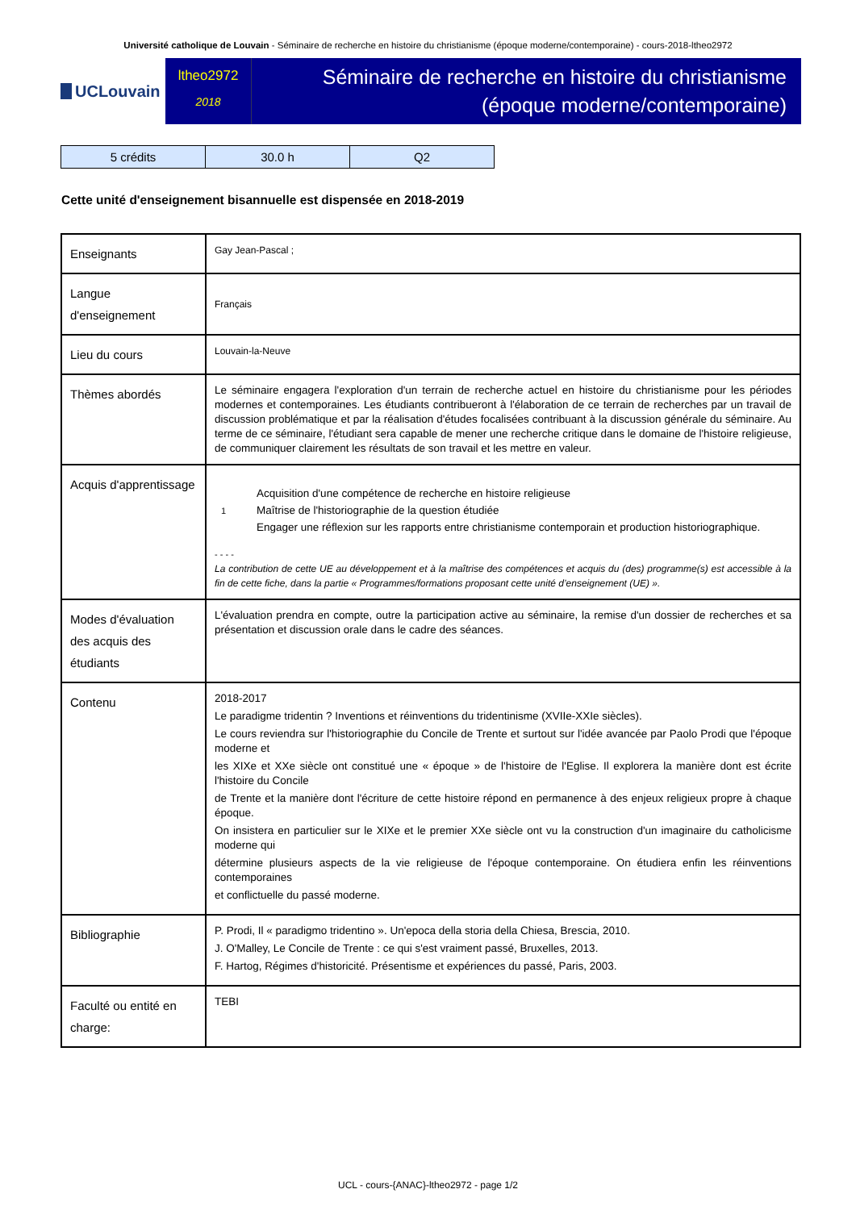Université catholique de Louvain - Séminaire de recherche en histoire du christianisme (époque moderne/contemporaine) - cours-2018-ltheo2972
UCLouvain
ltheo2972
2018
Séminaire de recherche en histoire du christianisme
(époque moderne/contemporaine)
| 5 crédits | 30.0 h | Q2 |
Cette unité d'enseignement bisannuelle est dispensée en 2018-2019
| Enseignants | Gay Jean-Pascal ; |
| Langue d'enseignement | Français |
| Lieu du cours | Louvain-la-Neuve |
| Thèmes abordés | Le séminaire engagera l'exploration d'un terrain de recherche actuel en histoire du christianisme pour les périodes modernes et contemporaines. Les étudiants contribueront à l'élaboration de ce terrain de recherches par un travail de discussion problématique et par la réalisation d'études focalisées contribuant à la discussion générale du séminaire. Au terme de ce séminaire, l'étudiant sera capable de mener une recherche critique dans le domaine de l'histoire religieuse, de communiquer clairement les résultats de son travail et les mettre en valeur. |
| Acquis d'apprentissage | 1 Acquisition d'une compétence de recherche en histoire religieuse Maîtrise de l'historiographie de la question étudiée Engager une réflexion sur les rapports entre christianisme contemporain et production historiographique. - - - - La contribution de cette UE au développement et à la maîtrise des compétences et acquis du (des) programme(s) est accessible à la fin de cette fiche, dans la partie « Programmes/formations proposant cette unité d’enseignement (UE) ». |
| Modes d'évaluation des acquis des étudiants | L'évaluation prendra en compte, outre la participation active au séminaire, la remise d'un dossier de recherches et sa présentation et discussion orale dans le cadre des séances. |
| Contenu | 2018-2017 Le paradigme tridentin ? Inventions et réinventions du tridentinisme (XVIIe-XXIe siècles). Le cours reviendra sur l'historiographie du Concile de Trente et surtout sur l'idée avancée par Paolo Prodi que l'époque moderne et les XIXe et XXe siècle ont constitué une « époque » de l'histoire de l'Eglise. Il explorera la manière dont est écrite l'histoire du Concile de Trente et la manière dont l'écriture de cette histoire répond en permanence à des enjeux religieux propre à chaque époque. On insistera en particulier sur le XIXe et le premier XXe siècle ont vu la construction d'un imaginaire du catholicisme moderne qui détermine plusieurs aspects de la vie religieuse de l'époque contemporaine. On étudiera enfin les réinventions contemporaines et conflictuelle du passé moderne. |
| Bibliographie | P. Prodi, Il « paradigmo tridentino ». Un'epoca della storia della Chiesa, Brescia, 2010. J. O'Malley, Le Concile de Trente : ce qui s'est vraiment passé, Bruxelles, 2013. F. Hartog, Régimes d'historicité. Présentisme et expériences du passé, Paris, 2003. |
| Faculté ou entité en charge: | TEBI |
UCL - cours-{ANAC}-ltheo2972 - page 1/2